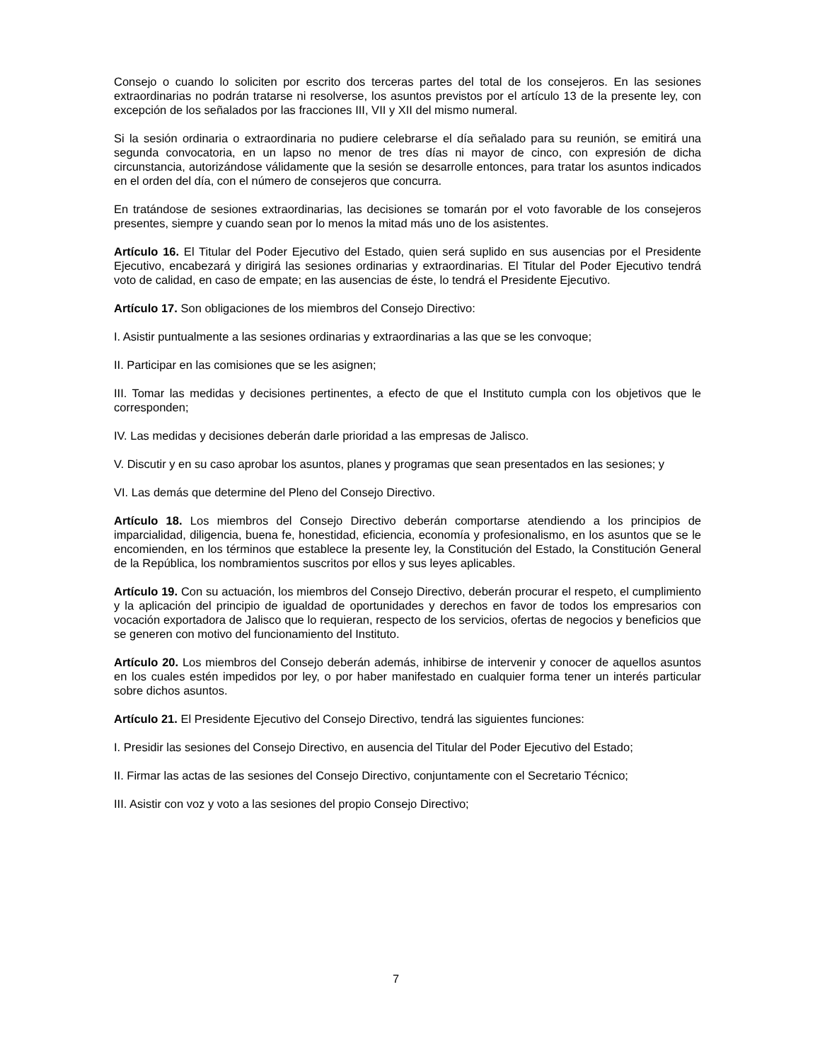Consejo o cuando lo soliciten por escrito dos terceras partes del total de los consejeros. En las sesiones extraordinarias no podrán tratarse ni resolverse, los asuntos previstos por el artículo 13 de la presente ley, con excepción de los señalados por las fracciones III, VII y XII del mismo numeral.
Si la sesión ordinaria o extraordinaria no pudiere celebrarse el día señalado para su reunión, se emitirá una segunda convocatoria, en un lapso no menor de tres días ni mayor de cinco, con expresión de dicha circunstancia, autorizándose válidamente que la sesión se desarrolle entonces, para tratar los asuntos indicados en el orden del día, con el número de consejeros que concurra.
En tratándose de sesiones extraordinarias, las decisiones se tomarán por el voto favorable de los consejeros presentes, siempre y cuando sean por lo menos la mitad más uno de los asistentes.
Artículo 16. El Titular del Poder Ejecutivo del Estado, quien será suplido en sus ausencias por el Presidente Ejecutivo, encabezará y dirigirá las sesiones ordinarias y extraordinarias. El Titular del Poder Ejecutivo tendrá voto de calidad, en caso de empate; en las ausencias de éste, lo tendrá el Presidente Ejecutivo.
Artículo 17. Son obligaciones de los miembros del Consejo Directivo:
I. Asistir puntualmente a las sesiones ordinarias y extraordinarias a las que se les convoque;
II. Participar en las comisiones que se les asignen;
III. Tomar las medidas y decisiones pertinentes, a efecto de que el Instituto cumpla con los objetivos que le corresponden;
IV. Las medidas y decisiones deberán darle prioridad a las empresas de Jalisco.
V. Discutir y en su caso aprobar los asuntos, planes y programas que sean presentados en las sesiones; y
VI. Las demás que determine del Pleno del Consejo Directivo.
Artículo 18. Los miembros del Consejo Directivo deberán comportarse atendiendo a los principios de imparcialidad, diligencia, buena fe, honestidad, eficiencia, economía y profesionalismo, en los asuntos que se le encomienden, en los términos que establece la presente ley, la Constitución del Estado, la Constitución General de la República, los nombramientos suscritos por ellos y sus leyes aplicables.
Artículo 19. Con su actuación, los miembros del Consejo Directivo, deberán procurar el respeto, el cumplimiento y la aplicación del principio de igualdad de oportunidades y derechos en favor de todos los empresarios con vocación exportadora de Jalisco que lo requieran, respecto de los servicios, ofertas de negocios y beneficios que se generen con motivo del funcionamiento del Instituto.
Artículo 20. Los miembros del Consejo deberán además, inhibirse de intervenir y conocer de aquellos asuntos en los cuales estén impedidos por ley, o por haber manifestado en cualquier forma tener un interés particular sobre dichos asuntos.
Artículo 21. El Presidente Ejecutivo del Consejo Directivo, tendrá las siguientes funciones:
I. Presidir las sesiones del Consejo Directivo, en ausencia del Titular del Poder Ejecutivo del Estado;
II. Firmar las actas de las sesiones del Consejo Directivo, conjuntamente con el Secretario Técnico;
III. Asistir con voz y voto a las sesiones del propio Consejo Directivo;
7